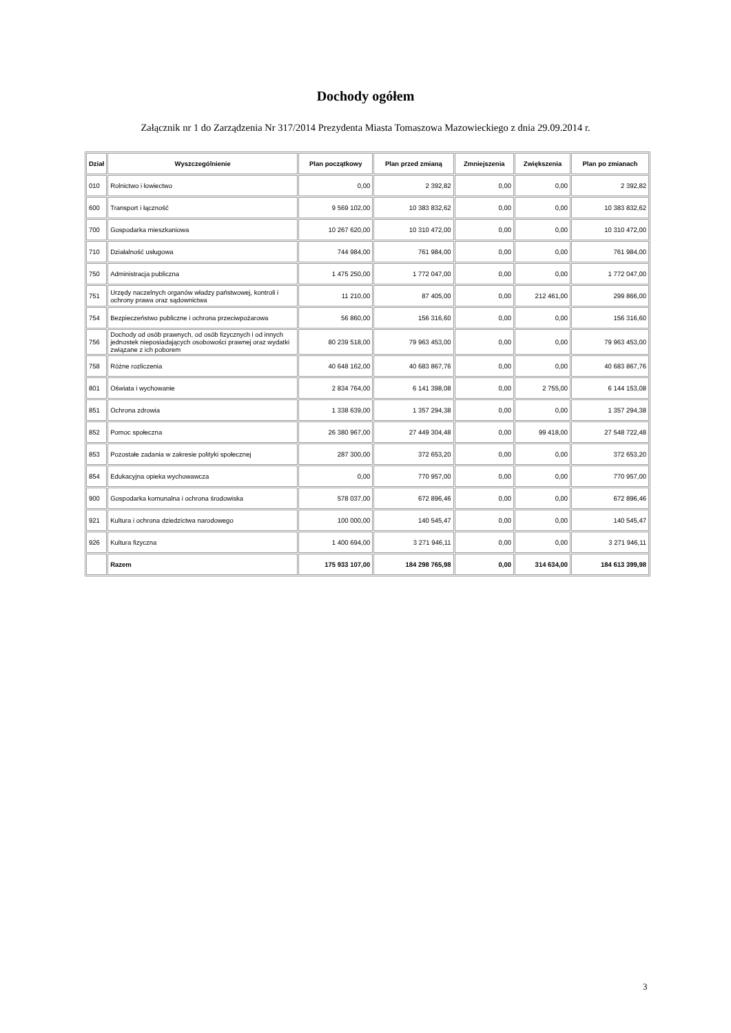Dochody ogółem
Załącznik nr 1 do Zarządzenia Nr 317/2014 Prezydenta Miasta Tomaszowa Mazowieckiego z dnia 29.09.2014 r.
| Dział | Wyszczególnienie | Plan początkowy | Plan przed zmianą | Zmniejszenia | Zwiększenia | Plan po zmianach |
| --- | --- | --- | --- | --- | --- | --- |
| 010 | Rolnictwo i łowiectwo | 0,00 | 2 392,82 | 0,00 | 0,00 | 2 392,82 |
| 600 | Transport i łączność | 9 569 102,00 | 10 383 832,62 | 0,00 | 0,00 | 10 383 832,62 |
| 700 | Gospodarka mieszkaniowa | 10 267 620,00 | 10 310 472,00 | 0,00 | 0,00 | 10 310 472,00 |
| 710 | Działalność usługowa | 744 984,00 | 761 984,00 | 0,00 | 0,00 | 761 984,00 |
| 750 | Administracja publiczna | 1 475 250,00 | 1 772 047,00 | 0,00 | 0,00 | 1 772 047,00 |
| 751 | Urzędy naczelnych organów władzy państwowej, kontroli i ochrony prawa oraz sądownictwa | 11 210,00 | 87 405,00 | 0,00 | 212 461,00 | 299 866,00 |
| 754 | Bezpieczeństwo publiczne i ochrona przeciwpożarowa | 56 860,00 | 156 316,60 | 0,00 | 0,00 | 156 316,60 |
| 756 | Dochody od osób prawnych, od osób fizycznych i od innych jednostek nieposiadających osobowości prawnej oraz wydatki związane z ich poborem | 80 239 518,00 | 79 963 453,00 | 0,00 | 0,00 | 79 963 453,00 |
| 758 | Różne rozliczenia | 40 648 162,00 | 40 683 867,76 | 0,00 | 0,00 | 40 683 867,76 |
| 801 | Oświata i wychowanie | 2 834 764,00 | 6 141 398,08 | 0,00 | 2 755,00 | 6 144 153,08 |
| 851 | Ochrona zdrowia | 1 338 639,00 | 1 357 294,38 | 0,00 | 0,00 | 1 357 294,38 |
| 852 | Pomoc społeczna | 26 380 967,00 | 27 449 304,48 | 0,00 | 99 418,00 | 27 548 722,48 |
| 853 | Pozostałe zadania w zakresie polityki społecznej | 287 300,00 | 372 653,20 | 0,00 | 0,00 | 372 653,20 |
| 854 | Edukacyjna opieka wychowawcza | 0,00 | 770 957,00 | 0,00 | 0,00 | 770 957,00 |
| 900 | Gospodarka komunalna i ochrona środowiska | 578 037,00 | 672 896,46 | 0,00 | 0,00 | 672 896,46 |
| 921 | Kultura i ochrona dziedzictwa narodowego | 100 000,00 | 140 545,47 | 0,00 | 0,00 | 140 545,47 |
| 926 | Kultura fizyczna | 1 400 694,00 | 3 271 946,11 | 0,00 | 0,00 | 3 271 946,11 |
| | Razem | 175 933 107,00 | 184 298 765,98 | 0,00 | 314 634,00 | 184 613 399,98 |
3